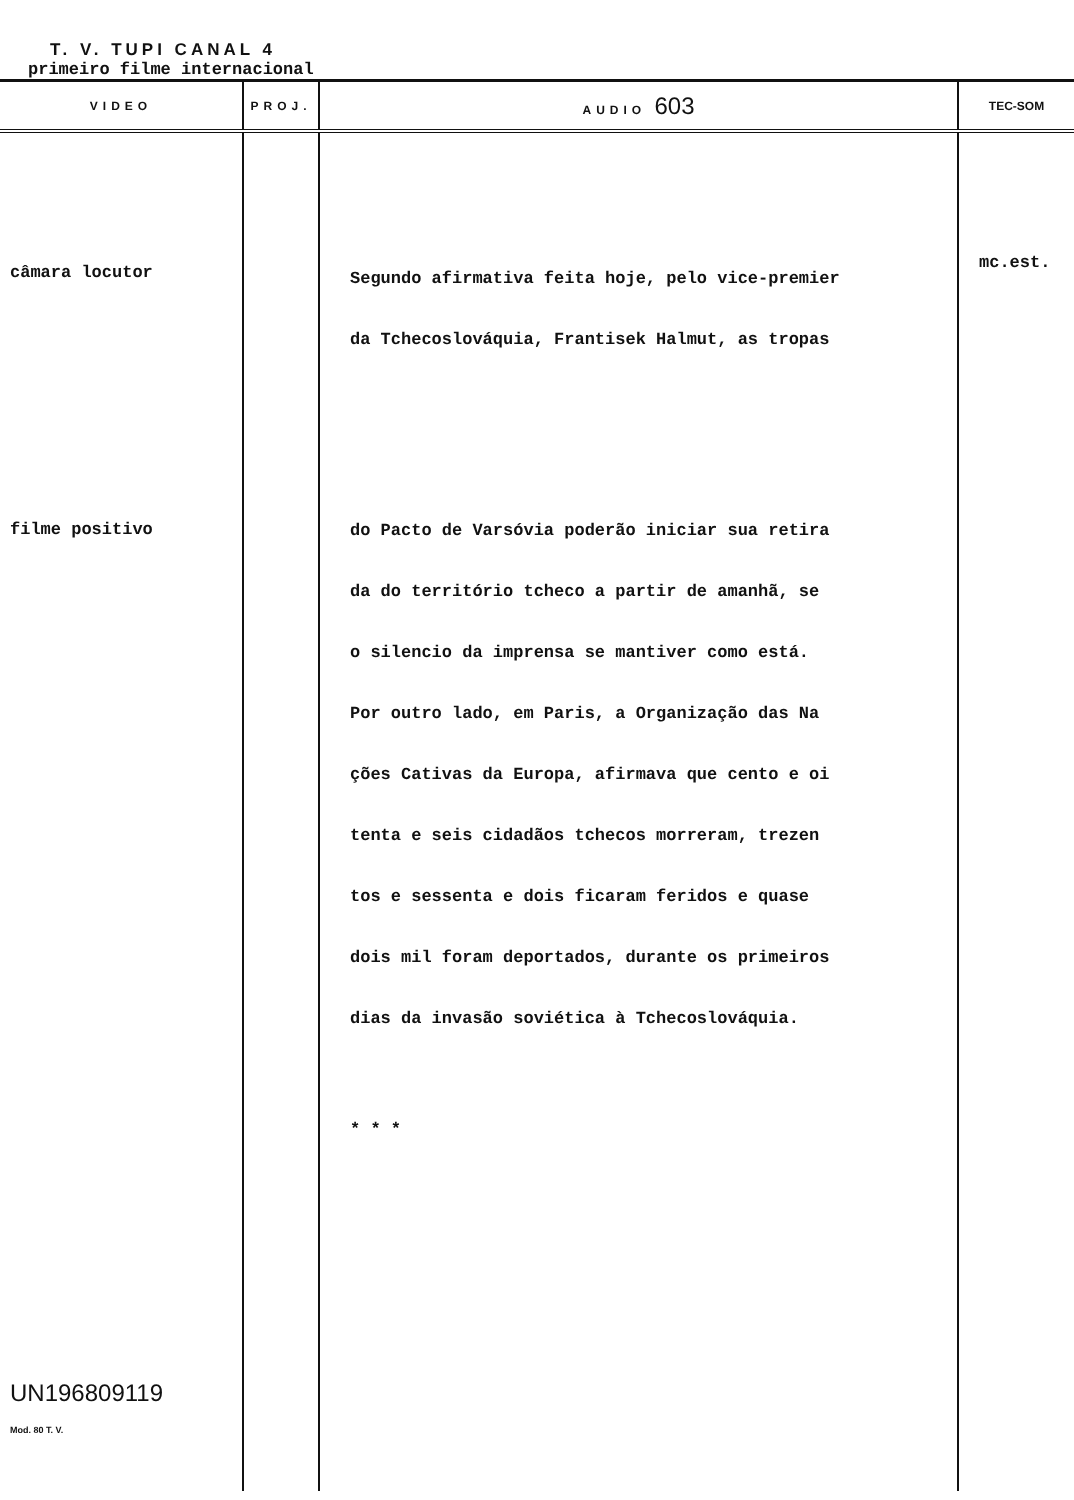T. V. TUPI CANAL 4
primeiro filme internacional
| VIDEO | PROJ. | AUDIO 603 | TEC-SOM |
| --- | --- | --- | --- |
| câmara locutor filme positivo UN196809119 Mod. 80 T. V. | | Segundo afirmativa feita hoje, pelo vice-premier da Tchecoslováquia, Frantisek Halmut, as tropas do Pacto de Varsóvia poderão iniciar sua retira da do território tcheco a partir de amanhã, se o silencio da imprensa se mantiver como está. Por outro lado, em Paris, a Organização das Na ções Cativas da Europa, afirmava que cento e oi tenta e seis cidadãos tchecos morreram, trezen tos e sessenta e dois ficaram feridos e quase dois mil foram deportados, durante os primeiros dias da invasão soviética à Tchecoslováquia. * * * | mc.est. |